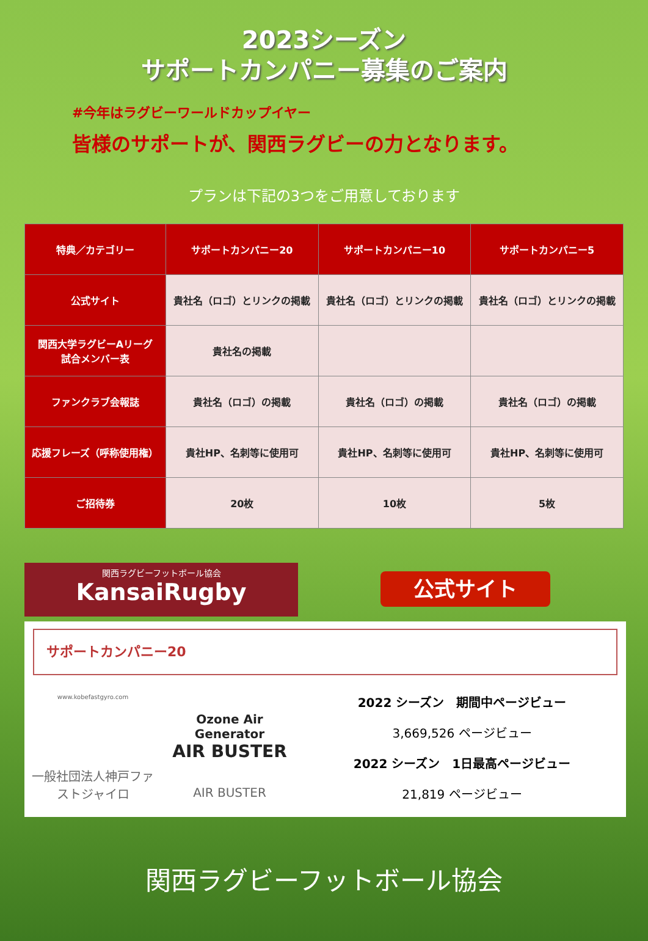2023シーズン
サポートカンパニー募集のご案内
#今年はラグビーワールドカップイヤー
皆様のサポートが、関西ラグビーの力となります。
プランは下記の3つをご用意しております
| 特典／カテゴリー | サポートカンパニー20 | サポートカンパニー10 | サポートカンパニー5 |
| --- | --- | --- | --- |
| 公式サイト | 貴社名（ロゴ）とリンクの掲載 | 貴社名（ロゴ）とリンクの掲載 | 貴社名（ロゴ）とリンクの掲載 |
| 関西大学ラグビーAリーグ 試合メンバー表 | 貴社名の掲載 | | |
| ファンクラブ会報誌 | 貴社名（ロゴ）の掲載 | 貴社名（ロゴ）の掲載 | 貴社名（ロゴ）の掲載 |
| 応援フレーズ（呼称使用権） | 貴社HP、名刺等に使用可 | 貴社HP、名刺等に使用可 | 貴社HP、名刺等に使用可 |
| ご招待券 | 20枚 | 10枚 | 5枚 |
関西ラグビーフットボール協会
KansaiRugby
公式サイト
サポートカンパニー20
www.kobefastgyro.com
一般社団法人神戸ファストジャイロ
Ozone Air Generator
AIR BUSTER
AIR BUSTER
2022 シーズン　期間中ページビュー
3,669,526 ページビュー
2022 シーズン　1日最高ページビュー
21,819 ページビュー
関西ラグビーフットボール協会